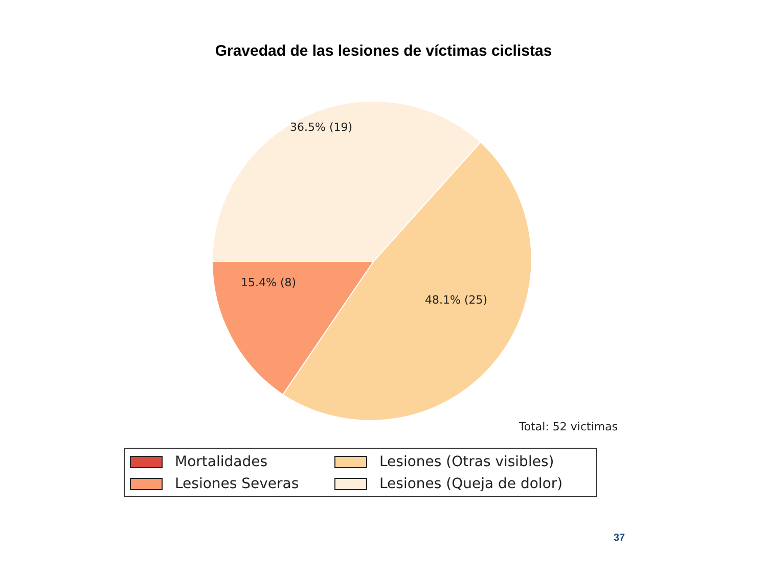Gravedad de las lesiones de víctimas ciclistas
36.5% (19)
15.4% (8)
48.1% (25)
Total: 52 victimas
Mortalidades
Lesiones (Otras visibles)
Lesiones Severas
Lesiones (Queja de dolor)
37